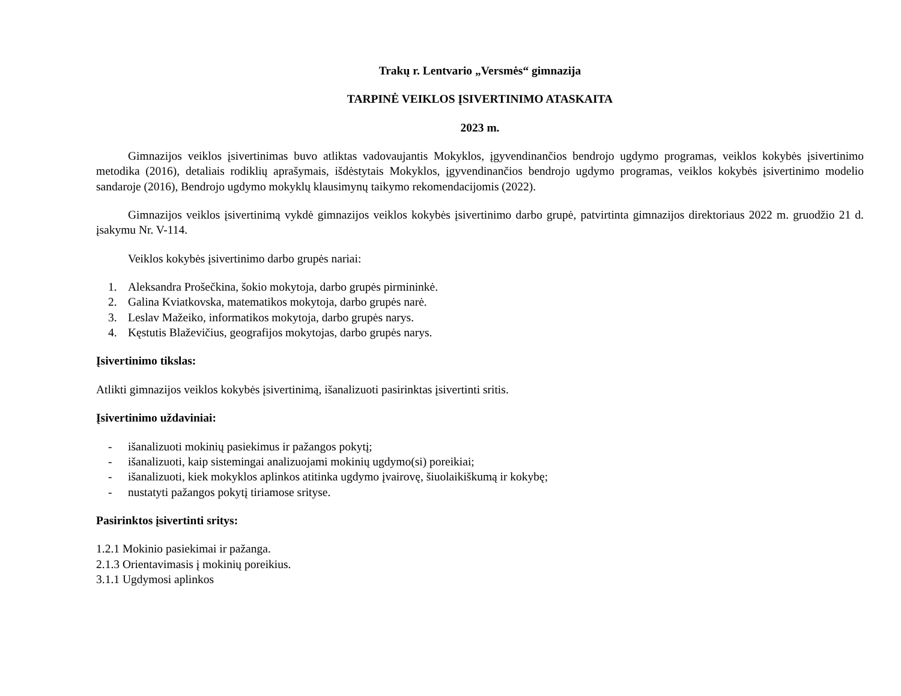Trakų r. Lentvario „Versmės“ gimnazija
TARPINĖ VEIKLOS ĮSIVERTINIMO ATASKAITA
2023 m.
Gimnazijos veiklos įsivertinimas buvo atliktas vadovaujantis Mokyklos, įgyvendinančios bendrojo ugdymo programas, veiklos kokybės įsivertinimo metodika (2016), detaliais rodiklių aprašymais, išdėstytais Mokyklos, įgyvendinančios bendrojo ugdymo programas, veiklos kokybės įsivertinimo modelio sandaroje (2016), Bendrojo ugdymo mokyklų klausimynų taikymo rekomendacijomis (2022).
Gimnazijos veiklos įsivertinimą vykdė gimnazijos veiklos kokybės įsivertinimo darbo grupė, patvirtinta gimnazijos direktoriaus 2022 m. gruodžio 21 d. įsakymu Nr. V-114.
Veiklos kokybės įsivertinimo darbo grupės nariai:
1. Aleksandra Prošečkina, šokio mokytoja, darbo grupės pirmininkė.
2. Galina Kviatkovska, matematikos mokytoja, darbo grupės narė.
3. Leslav Mažeiko, informatikos mokytoja, darbo grupės narys.
4. Kęstutis Blaževičius, geografijos mokytojas, darbo grupės narys.
Įsivertinimo tikslas:
Atlikti gimnazijos veiklos kokybės įsivertinimą, išanalizuoti pasirinktas įsivertinti sritis.
Įsivertinimo uždaviniai:
- išanalizuoti mokinių pasiekimus ir pažangos pokytį;
- išanalizuoti, kaip sistemingai analizuojami mokinių ugdymo(si) poreikiai;
- išanalizuoti, kiek mokyklos aplinkos atitinka ugdymo įvairovę, šiuolaikiškumą ir kokybę;
- nustatyti pažangos pokytį tiriamose srityse.
Pasirinktos įsivertinti sritys:
1.2.1 Mokinio pasiekimai ir pažanga.
2.1.3 Orientavimasis į mokinių poreikius.
3.1.1 Ugdymosi aplinkos